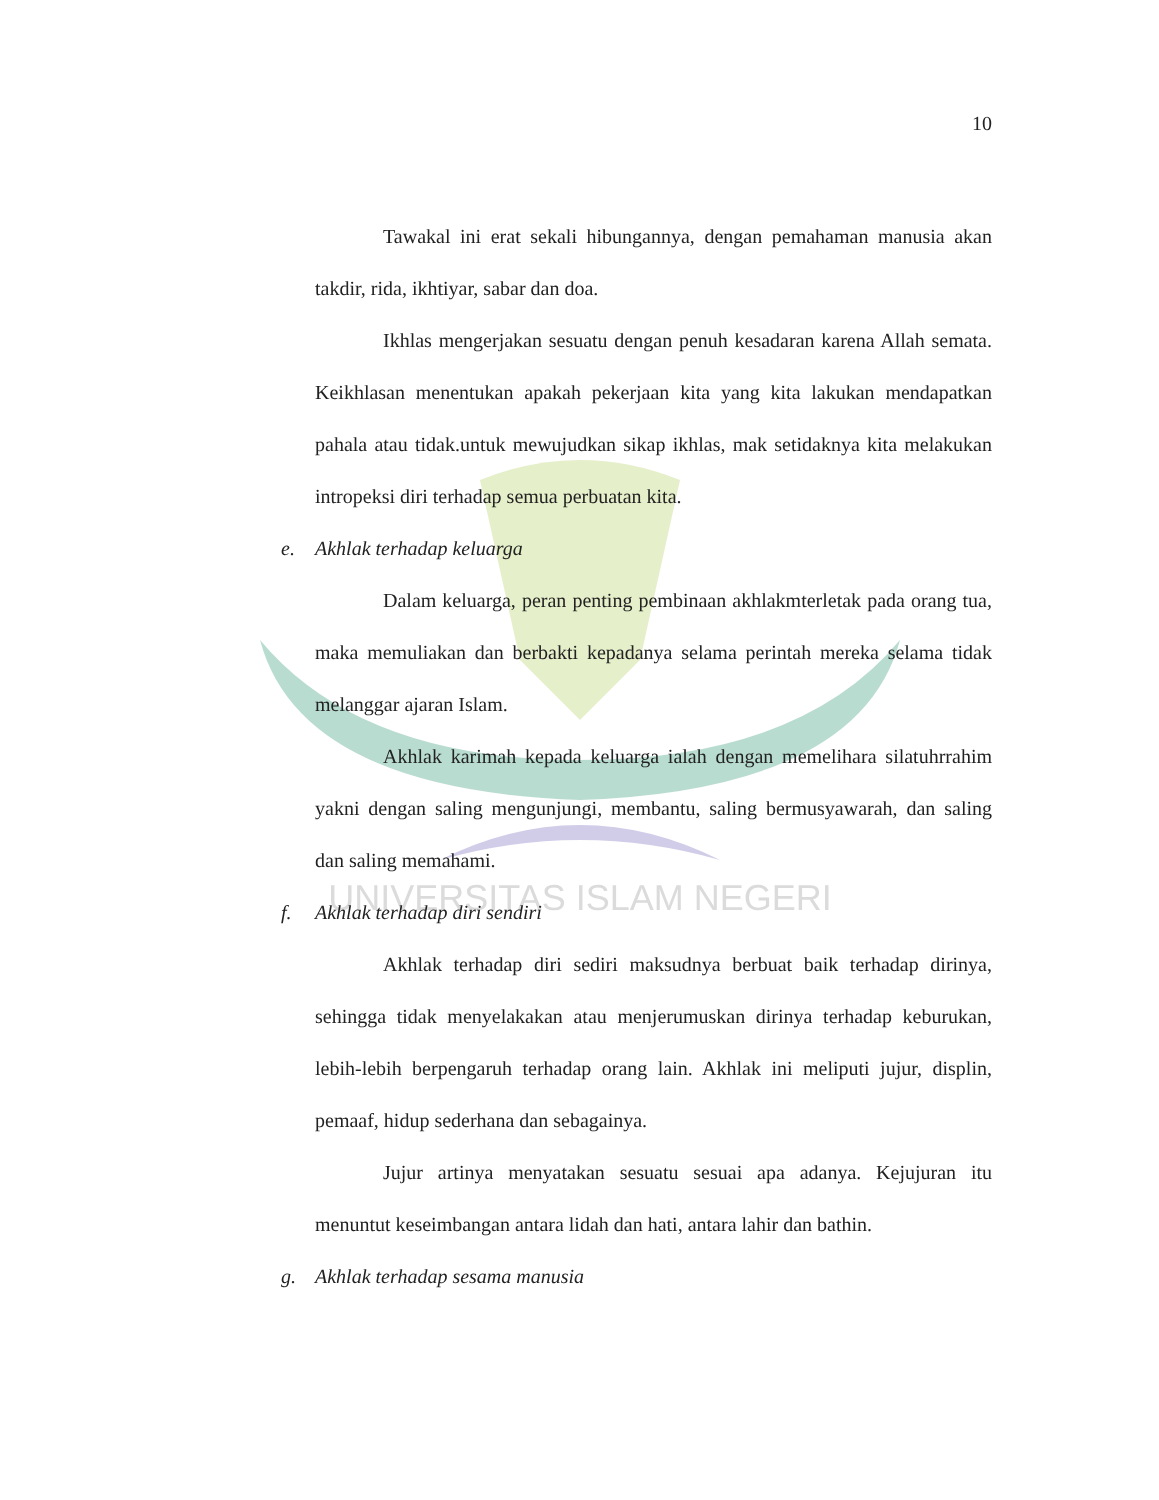UNIVERSITAS ISLAM NEGERI
10
Tawakal ini erat sekali hibungannya, dengan pemahaman manusia akan takdir, rida, ikhtiyar, sabar dan doa.
Ikhlas mengerjakan sesuatu dengan penuh kesadaran karena Allah semata. Keikhlasan menentukan apakah pekerjaan kita yang kita lakukan mendapatkan pahala atau tidak.untuk mewujudkan sikap ikhlas, mak setidaknya kita melakukan intropeksi diri terhadap semua perbuatan kita.
e. Akhlak terhadap keluarga
Dalam keluarga, peran penting pembinaan akhlakmterletak pada orang tua, maka memuliakan dan berbakti kepadanya selama perintah mereka selama tidak melanggar ajaran Islam.
Akhlak karimah kepada keluarga ialah dengan memelihara silatuhrrahim yakni dengan saling mengunjungi, membantu, saling bermusyawarah, dan saling dan saling memahami.
f. Akhlak terhadap diri sendiri
Akhlak terhadap diri sediri maksudnya berbuat baik terhadap dirinya, sehingga tidak menyelakakan atau menjerumuskan dirinya terhadap keburukan, lebih-lebih berpengaruh terhadap orang lain. Akhlak ini meliputi jujur, displin, pemaaf, hidup sederhana dan sebagainya.
Jujur artinya menyatakan sesuatu sesuai apa adanya. Kejujuran itu menuntut keseimbangan antara lidah dan hati, antara lahir dan bathin.
g. Akhlak terhadap sesama manusia